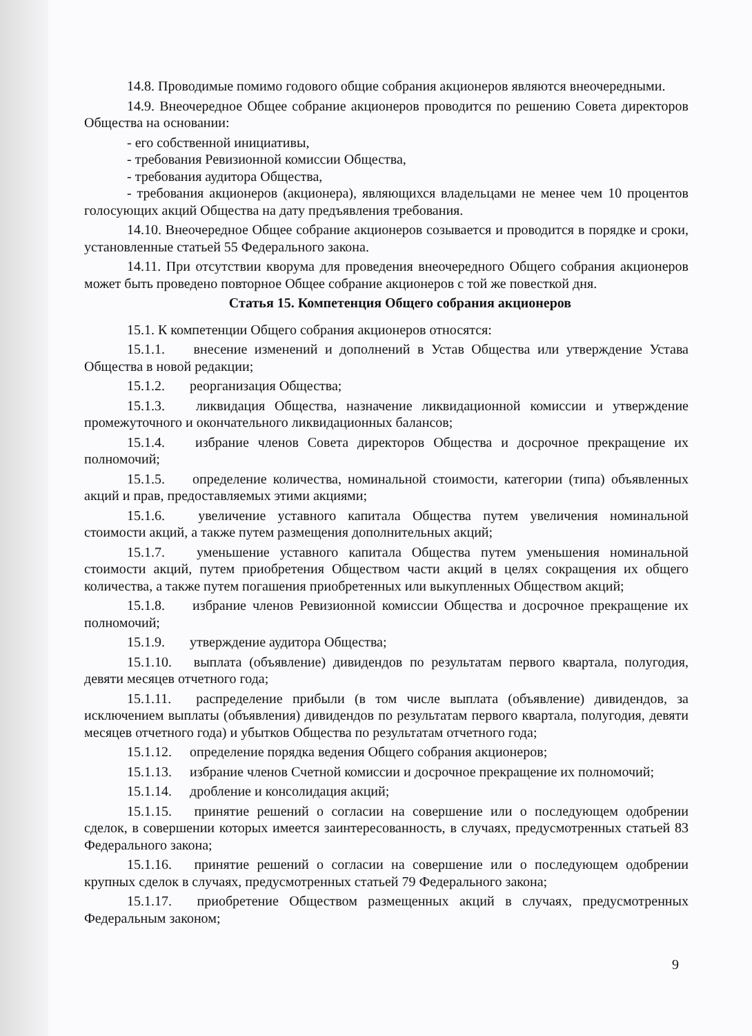14.8. Проводимые помимо годового общие собрания акционеров являются внеочередными.
14.9. Внеочередное Общее собрание акционеров проводится по решению Совета директоров Общества на основании:
- его собственной инициативы,
- требования Ревизионной комиссии Общества,
- требования аудитора Общества,
- требования акционеров (акционера), являющихся владельцами не менее чем 10 процентов голосующих акций Общества на дату предъявления требования.
14.10. Внеочередное Общее собрание акционеров созывается и проводится в порядке и сроки, установленные статьей 55 Федерального закона.
14.11. При отсутствии кворума для проведения внеочередного Общего собрания акционеров может быть проведено повторное Общее собрание акционеров с той же повесткой дня.
Статья 15. Компетенция Общего собрания акционеров
15.1. К компетенции Общего собрания акционеров относятся:
15.1.1. внесение изменений и дополнений в Устав Общества или утверждение Устава Общества в новой редакции;
15.1.2. реорганизация Общества;
15.1.3. ликвидация Общества, назначение ликвидационной комиссии и утверждение промежуточного и окончательного ликвидационных балансов;
15.1.4. избрание членов Совета директоров Общества и досрочное прекращение их полномочий;
15.1.5. определение количества, номинальной стоимости, категории (типа) объявленных акций и прав, предоставляемых этими акциями;
15.1.6. увеличение уставного капитала Общества путем увеличения номинальной стоимости акций, а также путем размещения дополнительных акций;
15.1.7. уменьшение уставного капитала Общества путем уменьшения номинальной стоимости акций, путем приобретения Обществом части акций в целях сокращения их общего количества, а также путем погашения приобретенных или выкупленных Обществом акций;
15.1.8. избрание членов Ревизионной комиссии Общества и досрочное прекращение их полномочий;
15.1.9. утверждение аудитора Общества;
15.1.10. выплата (объявление) дивидендов по результатам первого квартала, полугодия, девяти месяцев отчетного года;
15.1.11. распределение прибыли (в том числе выплата (объявление) дивидендов, за исключением выплаты (объявления) дивидендов по результатам первого квартала, полугодия, девяти месяцев отчетного года) и убытков Общества по результатам отчетного года;
15.1.12. определение порядка ведения Общего собрания акционеров;
15.1.13. избрание членов Счетной комиссии и досрочное прекращение их полномочий;
15.1.14. дробление и консолидация акций;
15.1.15. принятие решений о согласии на совершение или о последующем одобрении сделок, в совершении которых имеется заинтересованность, в случаях, предусмотренных статьей 83 Федерального закона;
15.1.16. принятие решений о согласии на совершение или о последующем одобрении крупных сделок в случаях, предусмотренных статьей 79 Федерального закона;
15.1.17. приобретение Обществом размещенных акций в случаях, предусмотренных Федеральным законом;
9